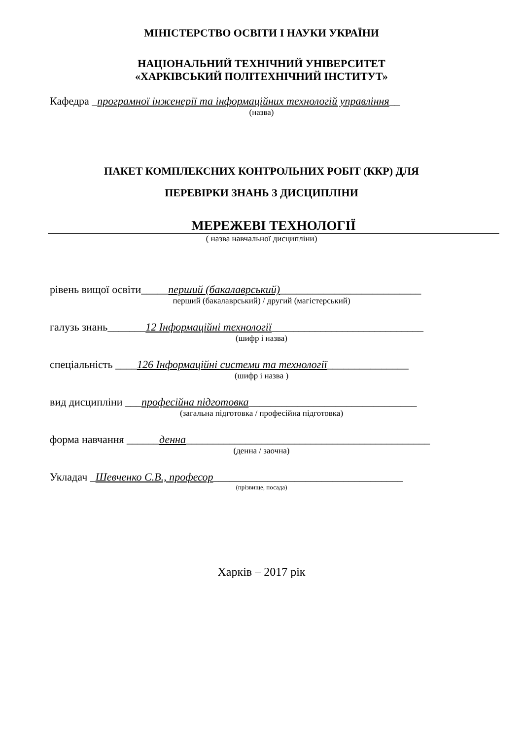МІНІСТЕРСТВО ОСВІТИ І НАУКИ УКРАЇНИ
НАЦІОНАЛЬНИЙ ТЕХНІЧНИЙ УНІВЕРСИТЕТ
«ХАРКІВСЬКИЙ ПОЛІТЕХНІЧНИЙ ІНСТИТУТ»
Кафедра _програмної інженерії та інформаційних технологій управління__
(назва)
ПАКЕТ КОМПЛЕКСНИХ КОНТРОЛЬНИХ РОБІТ (ККР) ДЛЯ
ПЕРЕВІРКИ ЗНАНЬ З ДИСЦИПЛІНИ
МЕРЕЖЕВІ ТЕХНОЛОГІЇ
( назва навчальної дисципліни)
рівень вищої освіти_____перший (бакалаврський)__________________________
перший (бакалаврський) / другий (магістерський)
галузь знань_______12 Інформаційні технології____________________________
(шифр і назва)
спеціальність ____126 Інформаційні системи та технології_______________
(шифр і назва )
вид дисципліни ___професійна підготовка_______________________________
(загальна підготовка / професійна підготовка)
форма навчання ______денна_____________________________________________
(денна / заочна)
Укладач _Шевченко С.В., професор___________________________________
(прізвище, посада)
Харків – 2017 рік